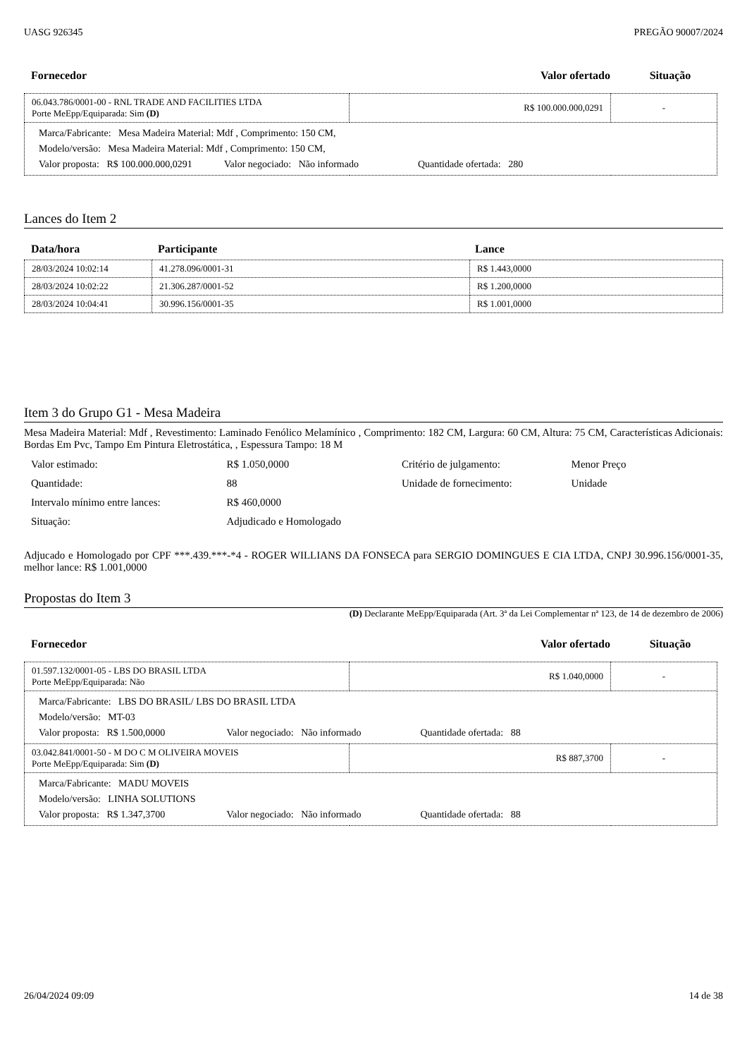UASG 926345 PREGÃO 90007/2024
| Fornecedor | Valor ofertado | Situação |
| --- | --- | --- |
| 06.043.786/0001-00 - RNL TRADE AND FACILITIES LTDA Porte MeEpp/Equiparada: Sim (D) | R$ 100.000.000,0291 | - |
| / Marca/Fabricante: Mesa Madeira Material: Mdf , Comprimento: 150 CM, / / Modelo/versão: Mesa Madeira Material: Mdf , Comprimento: 150 CM, / / Valor proposta: R$ 100.000.000,0291 Valor negociado: Não informado Quantidade ofertada: 280 / | | |
Lances do Item 2
| Data/hora | Participante | Lance |
| --- | --- | --- |
| 28/03/2024 10:02:14 | 41.278.096/0001-31 | R$ 1.443,0000 |
| 28/03/2024 10:02:22 | 21.306.287/0001-52 | R$ 1.200,0000 |
| 28/03/2024 10:04:41 | 30.996.156/0001-35 | R$ 1.001,0000 |
Item 3 do Grupo G1 - Mesa Madeira
Mesa Madeira Material: Mdf , Revestimento: Laminado Fenólico Melamínico , Comprimento: 182 CM, Largura: 60 CM, Altura: 75 CM, Características Adicionais: Bordas Em Pvc, Tampo Em Pintura Eletrostática, , Espessura Tampo: 18 M
| Valor estimado: | R$ 1.050,0000 | Critério de julgamento: | Menor Preço |
| Quantidade: | 88 | Unidade de fornecimento: | Unidade |
| Intervalo mínimo entre lances: | R$ 460,0000 | | |
| Situação: | Adjudicado e Homologado | | |
Adjucado e Homologado por CPF ***.439.***-*4 - ROGER WILLIANS DA FONSECA para SERGIO DOMINGUES E CIA LTDA, CNPJ 30.996.156/0001-35, melhor lance: R$ 1.001,0000
Propostas do Item 3
(D) Declarante MeEpp/Equiparada (Art. 3ª da Lei Complementar nª 123, de 14 de dezembro de 2006)
| Fornecedor | Valor ofertado | Situação |
| --- | --- | --- |
| 01.597.132/0001-05 - LBS DO BRASIL LTDA Porte MeEpp/Equiparada: Não | R$ 1.040,0000 | - |
| / Marca/Fabricante: LBS DO BRASIL/ LBS DO BRASIL LTDA / / Modelo/versão: MT-03 / / Valor proposta: R$ 1.500,0000 Valor negociado: Não informado Quantidade ofertada: 88 / | | |
| 03.042.841/0001-50 - M DO C M OLIVEIRA MOVEIS Porte MeEpp/Equiparada: Sim (D) | R$ 887,3700 | - |
| / Marca/Fabricante: MADU MOVEIS / / Modelo/versão: LINHA SOLUTIONS / / Valor proposta: R$ 1.347,3700 Valor negociado: Não informado Quantidade ofertada: 88 / | | |
26/04/2024 09:09 14 de 38